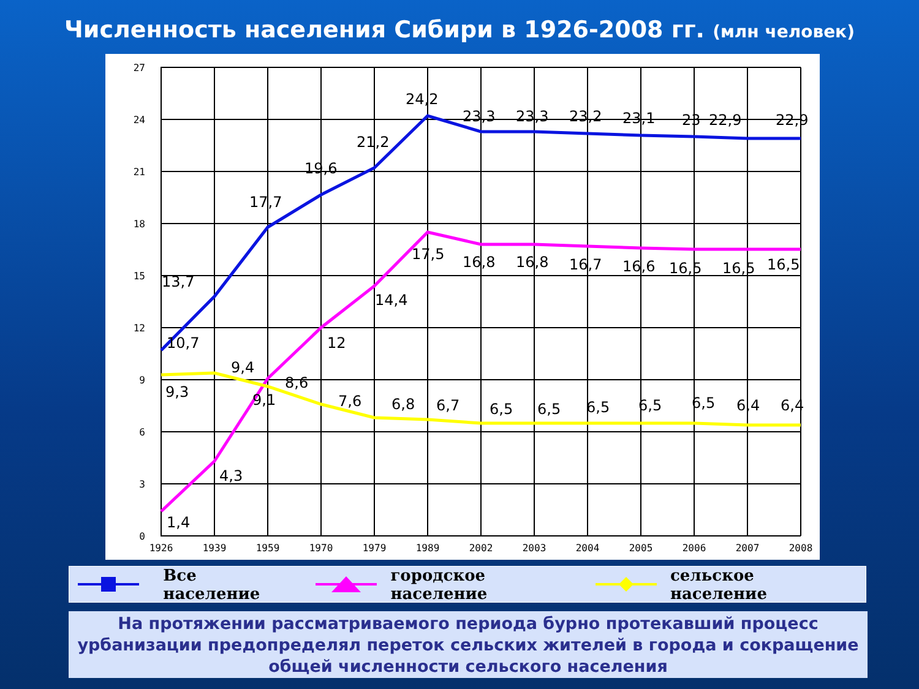Численность населения Сибири в 1926-2008 гг. (млн человек)
27
24
21
18
15
12
9
6
3
0
1926
1939
1959
1970
1979
1989
2002
2003
2004
2005
2006
2007
2008
10,7
13,7
17,7
19,6
21,2
24,2
23,3
23,3
23,2
23,1
23
22,9
22,9
1,4
4,3
9,1
12
14,4
17,5
16,8
16,8
16,7
16,6
16,5
16,5
16,5
9,3
9,4
8,6
7,6
6,8
6,7
6,5
6,5
6,5
6,5
6,5
6,4
6,4
Все население городское население сельское население
На протяжении рассматриваемого периода бурно протекавший процесс урбанизации предопределял переток сельских жителей в города и сокращение общей численности сельского населения